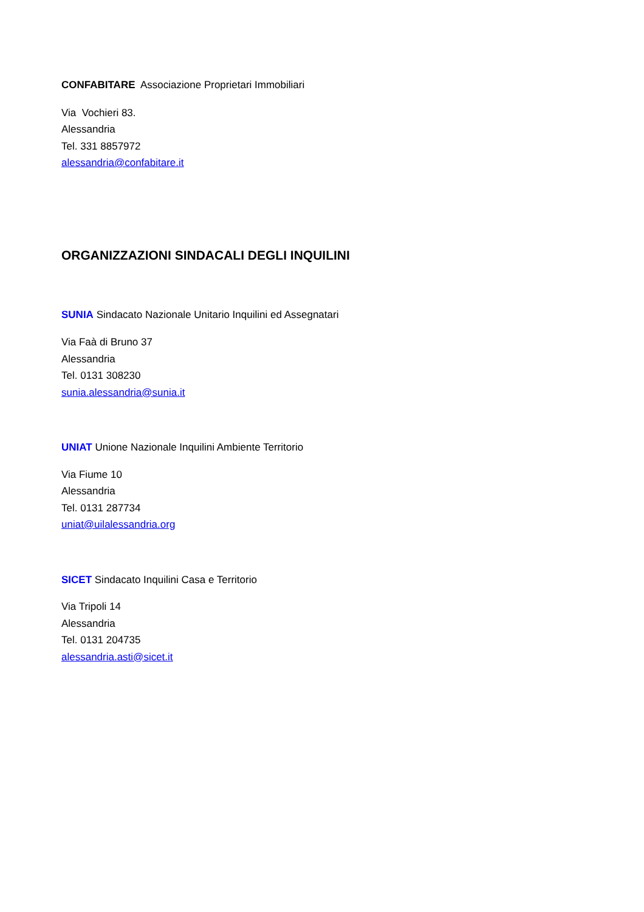CONFABITARE Associazione Proprietari Immobiliari
Via Vochieri 83.
Alessandria
Tel. 331 8857972
alessandria@confabitare.it
ORGANIZZAZIONI SINDACALI DEGLI INQUILINI
SUNIA Sindacato Nazionale Unitario Inquilini ed Assegnatari
Via Faà di Bruno 37
Alessandria
Tel. 0131 308230
sunia.alessandria@sunia.it
UNIAT Unione Nazionale Inquilini Ambiente Territorio
Via Fiume 10
Alessandria
Tel. 0131 287734
uniat@uilalessandria.org
SICET Sindacato Inquilini Casa e Territorio
Via Tripoli 14
Alessandria
Tel. 0131 204735
alessandria.asti@sicet.it